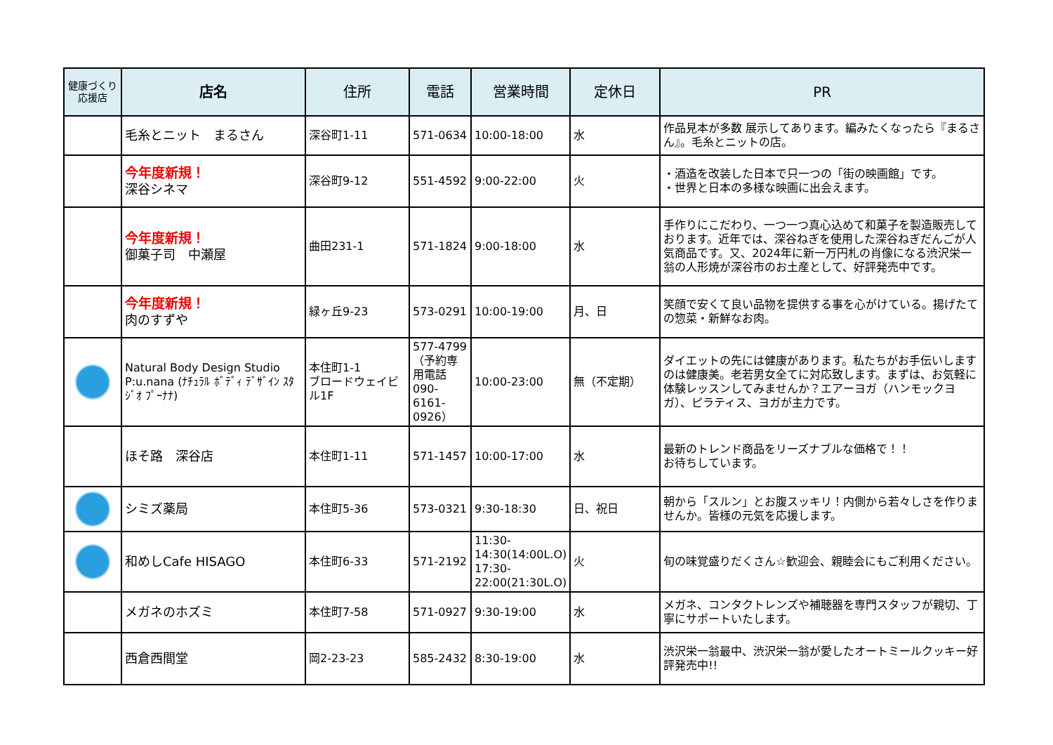| 健康づくり 応援店 | 店名 | 住所 | 電話 | 営業時間 | 定休日 | PR |
| --- | --- | --- | --- | --- | --- | --- |
| | 毛糸とニット まるさん | 深谷町1-11 | 571-0634 | 10:00-18:00 | 水 | 作品見本が多数 展示してあります。編みたくなったら『まるさん』。毛糸とニットの店。 |
| | 今年度新規！ 深谷シネマ | 深谷町9-12 | 551-4592 | 9:00-22:00 | 火 | ・酒造を改装した日本で只一つの「街の映画館」です。 ・世界と日本の多様な映画に出会えます。 |
| | 今年度新規！ 御菓子司 中瀬屋 | 曲田231-1 | 571-1824 | 9:00-18:00 | 水 | 手作りにこだわり、一つ一つ真心込めて和菓子を製造販売しております。近年では、深谷ねぎを使用した深谷ねぎだんごが人気商品です。又、2024年に新一万円札の肖像になる渋沢栄一翁の人形焼が深谷市のお土産として、好評発売中です。 |
| | 今年度新規！ 肉のすずや | 緑ヶ丘9-23 | 573-0291 | 10:00-19:00 | 月、日 | 笑顔で安くて良い品物を提供する事を心がけている。揚げたての惣菜・新鮮なお肉。 |
| | Natural Body Design Studio P:u.nana (ﾅﾁｭﾗﾙ ﾎﾞﾃﾞｨ ﾃﾞｻﾞｲﾝ ｽﾀｼﾞｵ ﾌﾟｰﾅﾅ) | 本住町1-1 ブロードウェイビル1F | 577-4799（予約専用電話 090-6161-0926） | 10:00-23:00 | 無（不定期） | ダイエットの先には健康があります。私たちがお手伝いしますのは健康美。老若男女全てに対応致します。まずは、お気軽に体験レッスンしてみませんか？エアーヨガ（ハンモックヨガ）、ピラティス、ヨガが主力です。 |
| | ほそ路 深谷店 | 本住町1-11 | 571-1457 | 10:00-17:00 | 水 | 最新のトレンド商品をリーズナブルな価格で！！ お待ちしています。 |
| | シミズ薬局 | 本住町5-36 | 573-0321 | 9:30-18:30 | 日、祝日 | 朝から「スルン」とお腹スッキリ！内側から若々しさを作りませんか。皆様の元気を応援します。 |
| | 和めしCafe HISAGO | 本住町6-33 | 571-2192 | 11:30-14:30(14:00L.O) 17:30-22:00(21:30L.O) | 火 | 旬の味覚盛りだくさん☆歓迎会、親睦会にもご利用ください。 |
| | メガネのホズミ | 本住町7-58 | 571-0927 | 9:30-19:00 | 水 | メガネ、コンタクトレンズや補聴器を専門スタッフが親切、丁寧にサポートいたします。 |
| | 西倉西間堂 | 岡2-23-23 | 585-2432 | 8:30-19:00 | 水 | 渋沢栄一翁最中、渋沢栄一翁が愛したオートミールクッキー好評発売中!! |